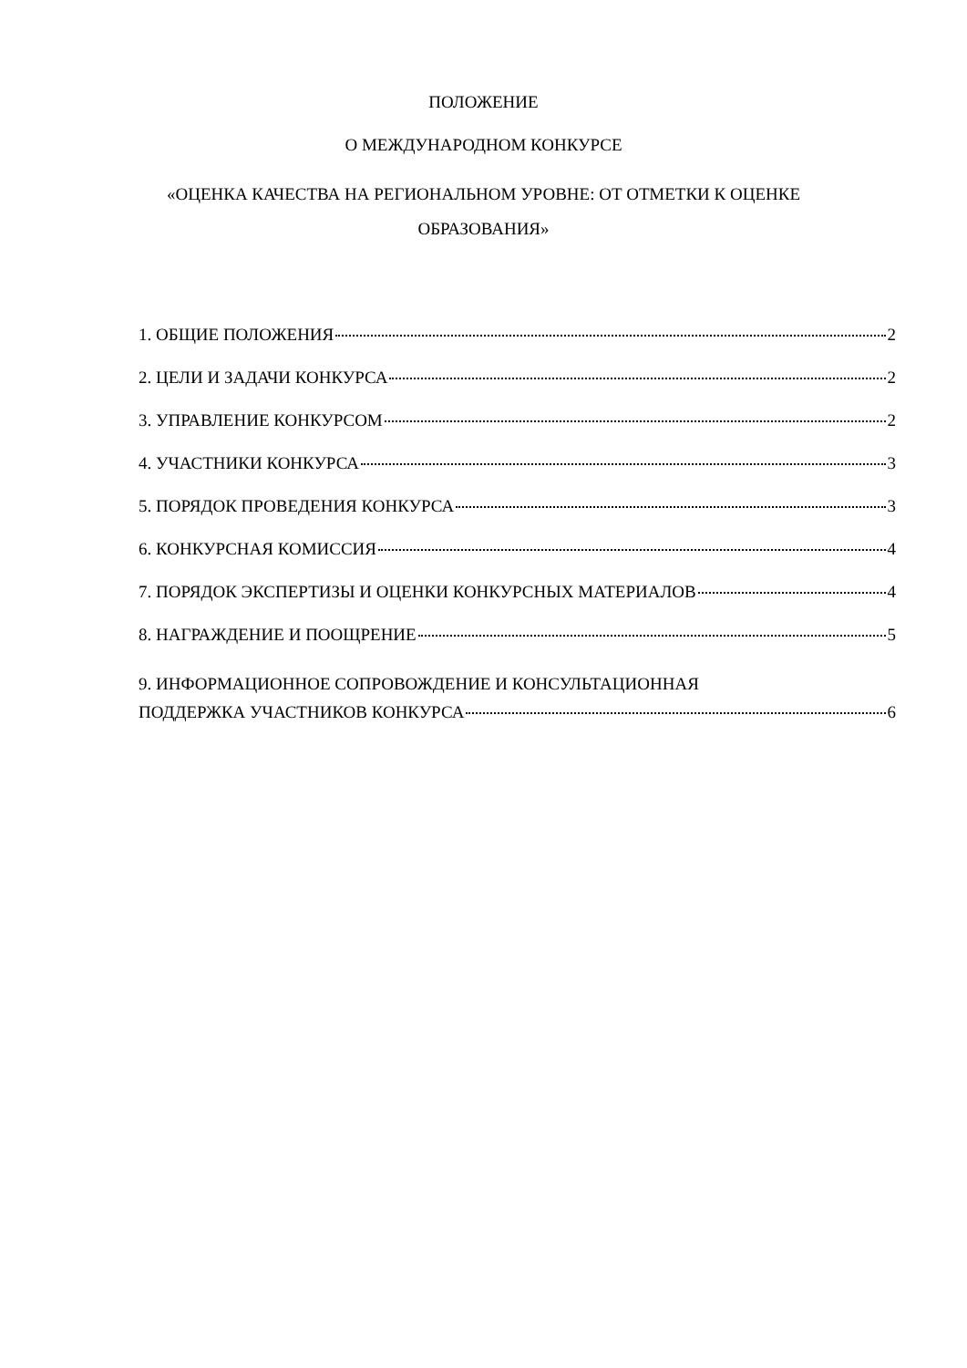ПОЛОЖЕНИЕ
О МЕЖДУНАРОДНОМ КОНКУРСЕ
«ОЦЕНКА КАЧЕСТВА НА РЕГИОНАЛЬНОМ УРОВНЕ: ОТ ОТМЕТКИ К ОЦЕНКЕ
ОБРАЗОВАНИЯ»
1. ОБЩИЕ ПОЛОЖЕНИЯ 2
2. ЦЕЛИ И ЗАДАЧИ КОНКУРСА 2
3. УПРАВЛЕНИЕ КОНКУРСОМ 2
4. УЧАСТНИКИ КОНКУРСА 3
5. ПОРЯДОК ПРОВЕДЕНИЯ КОНКУРСА 3
6. КОНКУРСНАЯ КОМИССИЯ 4
7. ПОРЯДОК ЭКСПЕРТИЗЫ И ОЦЕНКИ КОНКУРСНЫХ МАТЕРИАЛОВ 4
8. НАГРАЖДЕНИЕ И ПООЩРЕНИЕ 5
9. ИНФОРМАЦИОННОЕ СОПРОВОЖДЕНИЕ И КОНСУЛЬТАЦИОННАЯ
ПОДДЕРЖКА УЧАСТНИКОВ КОНКУРСА 6